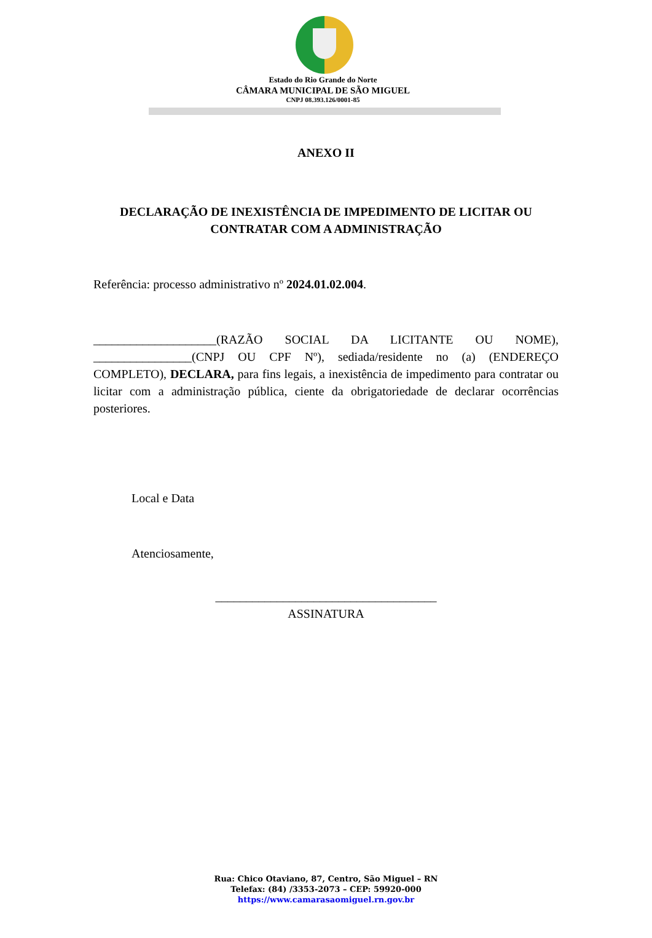Estado do Rio Grande do Norte
CÂMARA MUNICIPAL DE SÃO MIGUEL
CNPJ 08.393.126/0001-85
ANEXO II
DECLARAÇÃO DE INEXISTÊNCIA DE IMPEDIMENTO DE LICITAR OU
CONTRATAR COM A ADMINISTRAÇÃO
Referência: processo administrativo nº 2024.01.02.004.
____________________(RAZÃO SOCIAL DA LICITANTE OU NOME), ________________(CNPJ OU CPF Nº), sediada/residente no (a) (ENDEREÇO COMPLETO), DECLARA, para fins legais, a inexistência de impedimento para contratar ou licitar com a administração pública, ciente da obrigatoriedade de declarar ocorrências posteriores.
Local e Data
Atenciosamente,
____________________________________
ASSINATURA
Rua: Chico Otaviano, 87, Centro, São Miguel – RN
Telefax: (84) /3353-2073 – CEP: 59920-000
https://www.camarasaomiguel.rn.gov.br